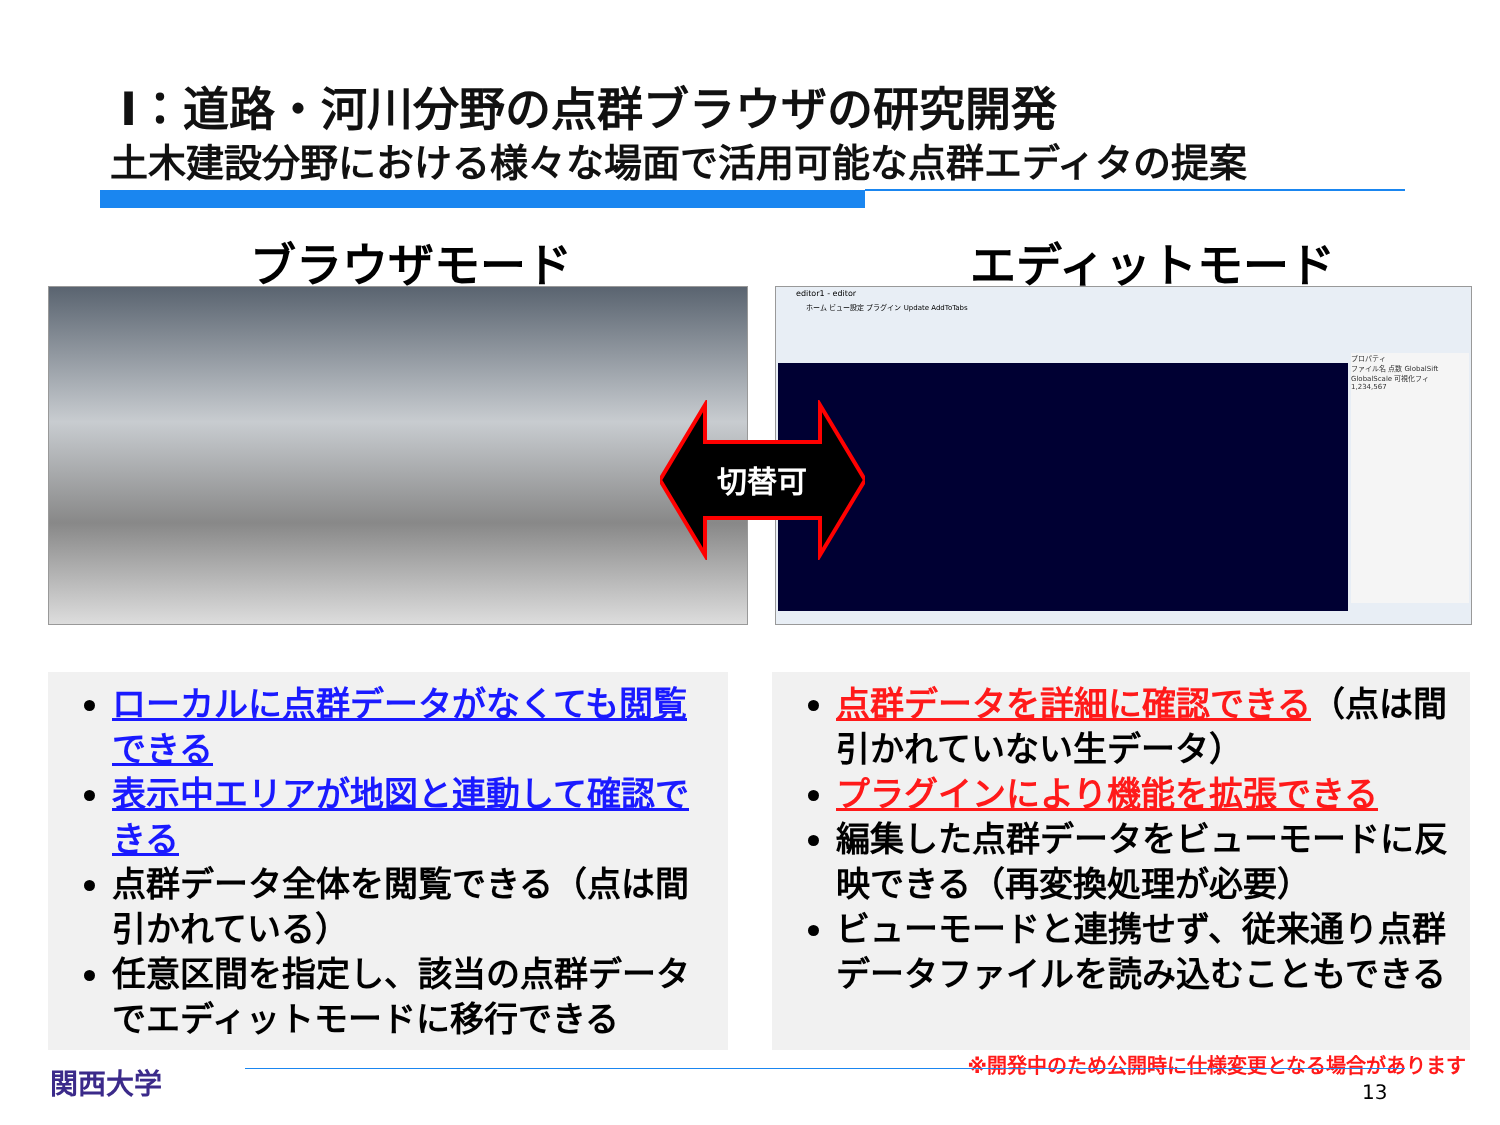Ⅰ：道路・河川分野の点群ブラウザの研究開発
土木建設分野における様々な場面で活用可能な点群エディタの提案
ブラウザモード エディットモード
editor1 - editor
ホーム ビュー設定 プラグイン Update AddToTabs
プロパティ
ファイル名 点数 GlobalSift GlobalScale 可視化フィ
1,234,567
切替可
ローカルに点群データがなくても閲覧できる
表示中エリアが地図と連動して確認できる
点群データ全体を閲覧できる（点は間引かれている）
任意区間を指定し、該当の点群データでエディットモードに移行できる
点群データを詳細に確認できる（点は間引かれていない生データ）
プラグインにより機能を拡張できる
編集した点群データをビューモードに反映できる（再変換処理が必要）
ビューモードと連携せず、従来通り点群データファイルを読み込むこともできる
※開発中のため公開時に仕様変更となる場合があります
関西大学 13